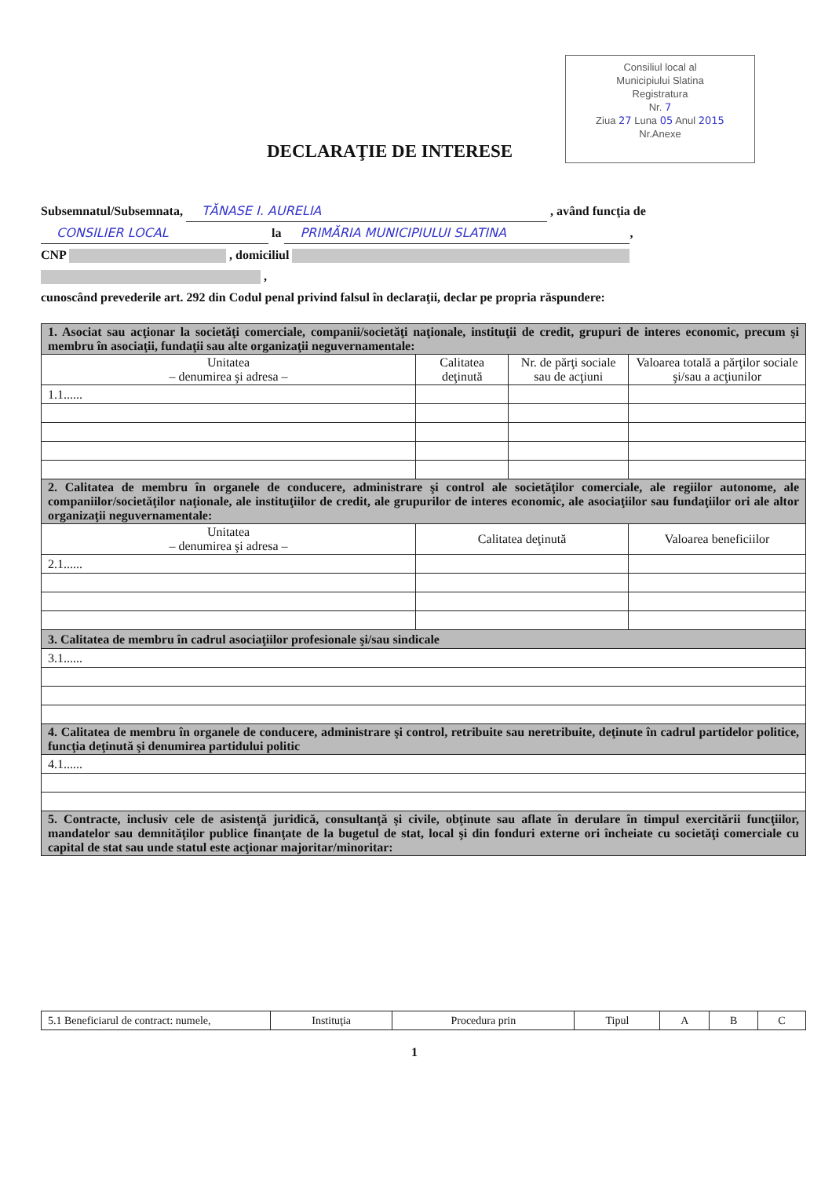Consiliul local al
Municipiului Slatina
Registratura
Nr. 7
Ziua 27 Luna 05 Anul 2015
Nr.Anexe
DECLARAŢIE DE INTERESE
Subsemnatul/Subsemnata, TĂNASE I. AURELIA , având funcţia de CONSILIER LOCAL la PRIMĂRIA MUNICIPIULUI SLATINA,
CNP , domiciliul
,
cunoscând prevederile art. 292 din Codul penal privind falsul în declaraţii, declar pe propria răspundere:
| 1. Asociat sau acţionar la societăţi comerciale, companii/societăţi naţionale, instituţii de credit, grupuri de interes economic, precum şi membru în asociaţii, fundaţii sau alte organizaţii neguvernamentale: | | | |
| Unitatea – denumirea şi adresa – | Calitatea deţinută | Nr. de părţi sociale sau de acţiuni | Valoarea totală a părţilor sociale şi/sau a acţiunilor |
| 1.1...... | | | |
| 2. Calitatea de membru în organele de conducere, administrare şi control ale societăţilor comerciale, ale regiilor autonome, ale companiilor/societăţilor naţionale, ale instituţiilor de credit, ale grupurilor de interes economic, ale asociaţiilor sau fundaţiilor ori ale altor organizaţii neguvernamentale: | | | |
| Unitatea – denumirea şi adresa – | Calitatea deţinută | | Valoarea beneficiilor |
| 2.1...... | | | |
| 3. Calitatea de membru în cadrul asociaţiilor profesionale şi/sau sindicale | | | |
| 3.1...... | | | |
| 4. Calitatea de membru în organele de conducere, administrare şi control, retribuite sau neretribuite, deţinute în cadrul partidelor politice, funcţia deţinută şi denumirea partidului politic | | | |
| 4.1...... | | | |
| 5. Contracte, inclusiv cele de asistenţă juridică, consultanţă şi civile, obţinute sau aflate în derulare în timpul exercitării funcţiilor, mandatelor sau demnităţilor publice finanţate de la bugetul de stat, local şi din fonduri externe ori încheiate cu societăţi comerciale cu capital de stat sau unde statul este acţionar majoritar/minoritar: | | | |
| 5.1 Beneficiarul de contract: numele, | Instituţia | Procedura prin | Tipul | A | B | C |
1